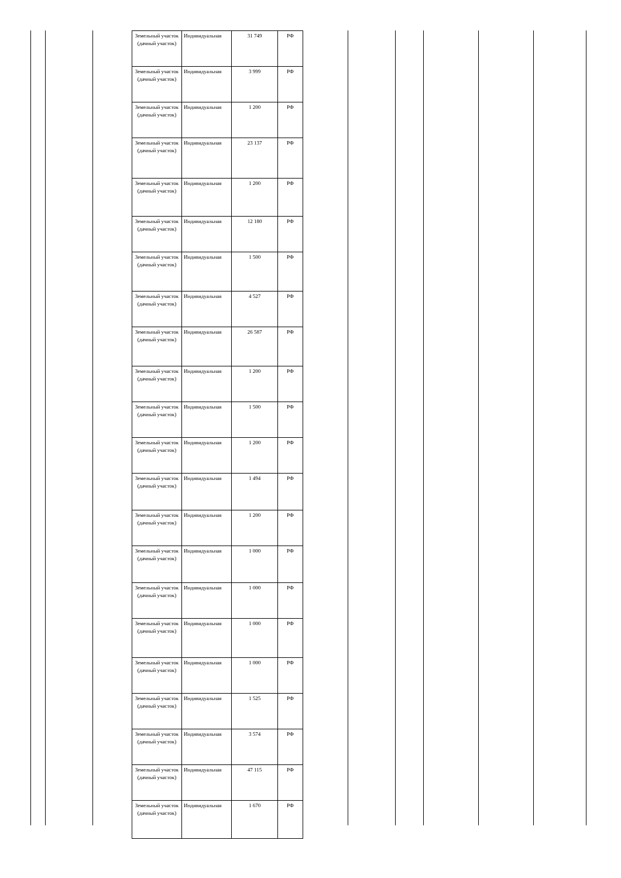| Земельный участок (дачный участок) | Индивидуальная | 31 749 | РФ |
| Земельный участок (дачный участок) | Индивидуальная | 3 999 | РФ |
| Земельный участок (дачный участок) | Индивидуальная | 1 200 | РФ |
| Земельный участок (дачный участок) | Индивидуальная | 23 137 | РФ |
| Земельный участок (дачный участок) | Индивидуальная | 1 200 | РФ |
| Земельный участок (дачный участок) | Индивидуальная | 12 180 | РФ |
| Земельный участок (дачный участок) | Индивидуальная | 1 500 | РФ |
| Земельный участок (дачный участок) | Индивидуальная | 4 527 | РФ |
| Земельный участок (дачный участок) | Индивидуальная | 26 587 | РФ |
| Земельный участок (дачный участок) | Индивидуальная | 1 200 | РФ |
| Земельный участок (дачный участок) | Индивидуальная | 1 500 | РФ |
| Земельный участок (дачный участок) | Индивидуальная | 1 200 | РФ |
| Земельный участок (дачный участок) | Индивидуальная | 1 494 | РФ |
| Земельный участок (дачный участок) | Индивидуальная | 1 200 | РФ |
| Земельный участок (дачный участок) | Индивидуальная | 1 000 | РФ |
| Земельный участок (дачный участок) | Индивидуальная | 1 000 | РФ |
| Земельный участок (дачный участок) | Индивидуальная | 1 000 | РФ |
| Земельный участок (дачный участок) | Индивидуальная | 1 000 | РФ |
| Земельный участок (дачный участок) | Индивидуальная | 1 525 | РФ |
| Земельный участок (дачный участок) | Индивидуальная | 3 574 | РФ |
| Земельный участок (дачный участок) | Индивидуальная | 47 115 | РФ |
| Земельный участок (дачный участок) | Индивидуальная | 1 670 | РФ |